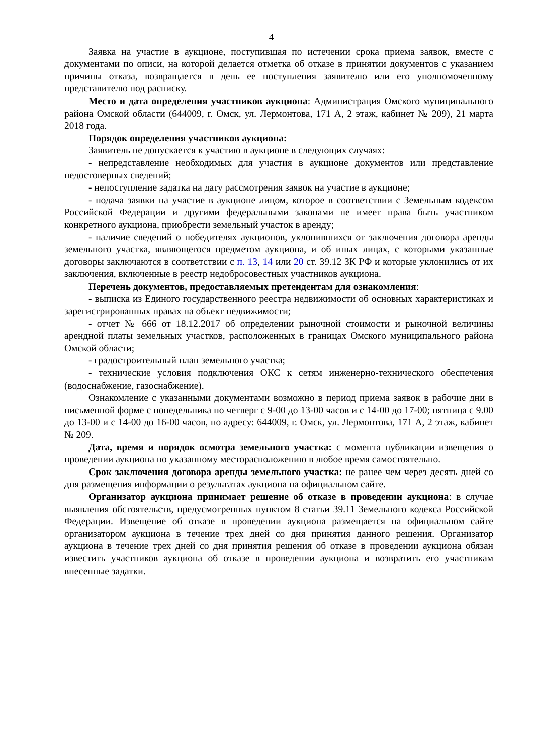4
Заявка на участие в аукционе, поступившая по истечении срока приема заявок, вместе с документами по описи, на которой делается отметка об отказе в принятии документов с указанием причины отказа, возвращается в день ее поступления заявителю или его уполномоченному представителю под расписку.
Место и дата определения участников аукциона: Администрация Омского муниципального района Омской области (644009, г. Омск, ул. Лермонтова, 171 А, 2 этаж, кабинет № 209), 21 марта 2018 года.
Порядок определения участников аукциона:
Заявитель не допускается к участию в аукционе в следующих случаях:
- непредставление необходимых для участия в аукционе документов или представление недостоверных сведений;
- непоступление задатка на дату рассмотрения заявок на участие в аукционе;
- подача заявки на участие в аукционе лицом, которое в соответствии с Земельным кодексом Российской Федерации и другими федеральными законами не имеет права быть участником конкретного аукциона, приобрести земельный участок в аренду;
- наличие сведений о победителях аукционов, уклонившихся от заключения договора аренды земельного участка, являющегося предметом аукциона, и об иных лицах, с которыми указанные договоры заключаются в соответствии с п. 13, 14 или 20 ст. 39.12 ЗК РФ и которые уклонились от их заключения, включенные в реестр недобросовестных участников аукциона.
Перечень документов, предоставляемых претендентам для ознакомления:
- выписка из Единого государственного реестра недвижимости об основных характеристиках и зарегистрированных правах на объект недвижимости;
- отчет № 666 от 18.12.2017 об определении рыночной стоимости и рыночной величины арендной платы земельных участков, расположенных в границах Омского муниципального района Омской области;
- градостроительный план земельного участка;
- технические условия подключения ОКС к сетям инженерно-технического обеспечения (водоснабжение, газоснабжение).
Ознакомление с указанными документами возможно в период приема заявок в рабочие дни в письменной форме с понедельника по четверг с 9-00 до 13-00 часов и с 14-00 до 17-00; пятница с 9.00 до 13-00 и с 14-00 до 16-00 часов, по адресу: 644009, г. Омск, ул. Лермонтова, 171 А, 2 этаж, кабинет № 209.
Дата, время и порядок осмотра земельного участка: с момента публикации извещения о проведении аукциона по указанному месторасположению в любое время самостоятельно.
Срок заключения договора аренды земельного участка: не ранее чем через десять дней со дня размещения информации о результатах аукциона на официальном сайте.
Организатор аукциона принимает решение об отказе в проведении аукциона: в случае выявления обстоятельств, предусмотренных пунктом 8 статьи 39.11 Земельного кодекса Российской Федерации. Извещение об отказе в проведении аукциона размещается на официальном сайте организатором аукциона в течение трех дней со дня принятия данного решения. Организатор аукциона в течение трех дней со дня принятия решения об отказе в проведении аукциона обязан известить участников аукциона об отказе в проведении аукциона и возвратить его участникам внесенные задатки.